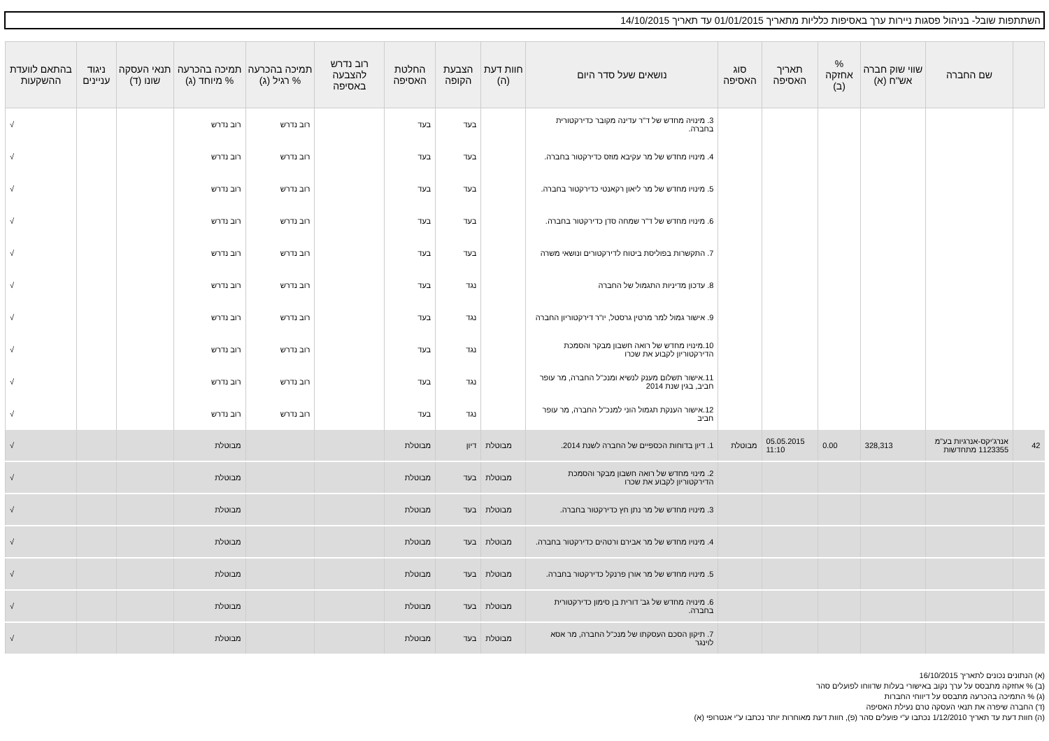השתתפות שובל- בניהול פסגות ניירות ערך באסיפות כלליות מתאריך 01/01/2015 עד תאריך 14/10/2015
| | שם החברה | שווי שוק חברה אש"ח (א) | % אחזקה (ב) | תאריך האסיפה | סוג האסיפה | נושאים שעל סדר היום | חוות דעת (ה) | הצבעת הקופה | החלטת האסיפה | רוב נדרש להצבעה באסיפה | תמיכה בהכרעה % רגיל (ג) | תמיכה בהכרעה % מיוחד (ג) | תנאי העסקה שונו (ד) | ניגוד עניינים | בהתאם לוועדת ההשקעות |
| --- | --- | --- | --- | --- | --- | --- | --- | --- | --- | --- | --- | --- | --- | --- | --- |
| | | | | | | 3. מינויה מחדש של ד"ר עדינה מקובר כדירקטורית בחברה. | | בעד | בעד | | רוב נדרש | רוב נדרש | | | √ |
| | | | | | | 4. מינויו מחדש של מר עקיבא מוזס כדירקטור בחברה. | | בעד | בעד | | רוב נדרש | רוב נדרש | | | √ |
| | | | | | | 5. מינויו מחדש של מר ליאון רקאנטי כדירקטור בחברה. | | בעד | בעד | | רוב נדרש | רוב נדרש | | | √ |
| | | | | | | 6. מינויו מחדש של ד"ר שמחה סדן כדירקטור בחברה. | | בעד | בעד | | רוב נדרש | רוב נדרש | | | √ |
| | | | | | | 7. התקשרות בפוליסת ביטוח לדירקטורים ונושאי משרה | | בעד | בעד | | רוב נדרש | רוב נדרש | | | √ |
| | | | | | | 8. עדכון מדיניות התגמול של החברה | | נגד | בעד | | רוב נדרש | רוב נדרש | | | √ |
| | | | | | | 9. אישור גמול למר מרטין גרסטל, יו"ר דירקטוריון החברה | | נגד | בעד | | רוב נדרש | רוב נדרש | | | √ |
| | | | | | | 10.מינויו מחדש של רואה חשבון מבקר והסמכת הדירקטוריון לקבוע את שכרו | | נגד | בעד | | רוב נדרש | רוב נדרש | | | √ |
| | | | | | | 11.אישור תשלום מענק לנשיא ומנכ"ל החברה, מר עופר חביב, בגין שנת 2014 | | נגד | בעד | | רוב נדרש | רוב נדרש | | | √ |
| | | | | | | 12.אישור הענקת תגמול הוני למנכ"ל החברה, מר עופר חביב | | נגד | בעד | | רוב נדרש | רוב נדרש | | | √ |
| 42 | אנרג'יקס-אנרגיות בע"מ 1123355 מתחדשות | 328,313 | 0.00 | 05.05.2015 11:10 | מבוטלת | 1. דיון בדוחות הכספיים של החברה לשנת 2014. | מבוטלת | דיון | מבוטלת | | | מבוטלת | | | √ |
| | | | | | | 2. מינוי מחדש של רואה חשבון מבקר והסמכת הדירקטוריון לקבוע את שכרו | מבוטלת | בעד | מבוטלת | | | מבוטלת | | | √ |
| | | | | | | 3. מינויו מחדש של מר נתן חץ כדירקטור בחברה. | מבוטלת | בעד | מבוטלת | | | מבוטלת | | | √ |
| | | | | | | 4. מינויו מחדש של מר אבירם ורטהים כדירקטור בחברה. | מבוטלת | בעד | מבוטלת | | | מבוטלת | | | √ |
| | | | | | | 5. מינויו מחדש של מר אורן פרנקל כדירקטור בחברה. | מבוטלת | בעד | מבוטלת | | | מבוטלת | | | √ |
| | | | | | | 6. מינויה מחדש של גב' דורית בן סימון כדירקטורית בחברה. | מבוטלת | בעד | מבוטלת | | | מבוטלת | | | √ |
| | | | | | | 7. תיקון הסכם העסקתו של מנכ"ל החברה, מר אסא לוינגר | מבוטלת | בעד | מבוטלת | | | מבוטלת | | | √ |
(א) הנתונים נכונים לתאריך 16/10/2015
(ב) % אחזקה מתבסס על ערך נקוב באישורי בעלות שדווחו לפועלים סהר
(ג) % התמיכה בהכרעה מתבסס על דיווחי החברות
(ד) החברה שיפרה את תנאי העסקה טרם נעילת האסיפה
(ה) חוות דעת עד תאריך 1/12/2010 נכתבו ע"י פועלים סהר (פ), חוות דעת מאוחרות יותר נכתבו ע"י אנטרופי (א)